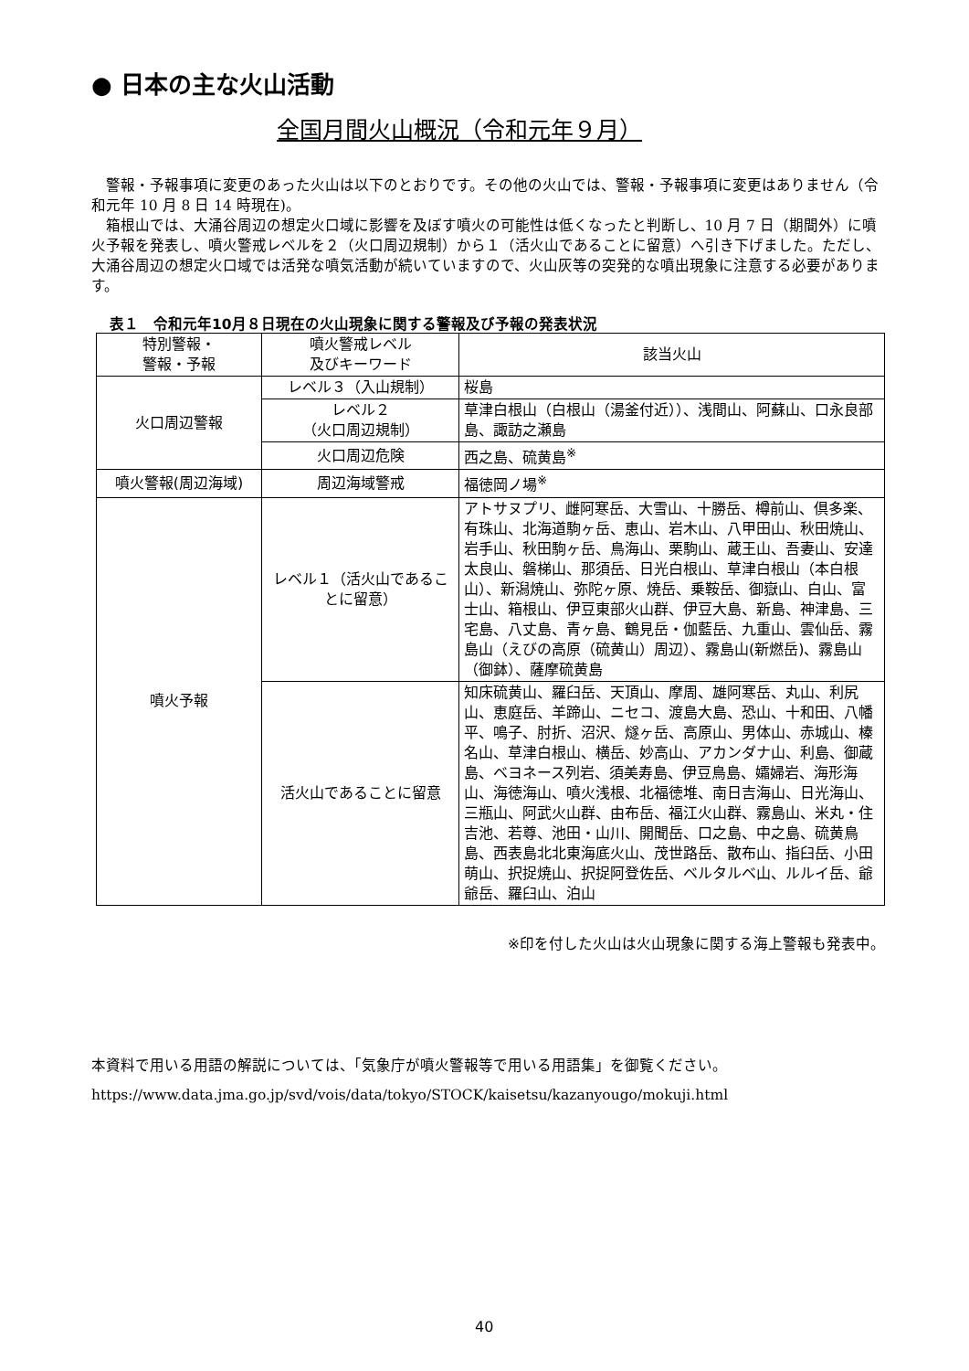● 日本の主な火山活動
全国月間火山概況（令和元年９月）
警報・予報事項に変更のあった火山は以下のとおりです。その他の火山では、警報・予報事項に変更はありません（令和元年 10 月 8 日 14 時現在)。
箱根山では、大涌谷周辺の想定火口域に影響を及ぼす噴火の可能性は低くなったと判断し、10 月 7 日（期間外）に噴火予報を発表し、噴火警戒レベルを２（火口周辺規制）から１（活火山であることに留意）へ引き下げました。ただし、大涌谷周辺の想定火口域では活発な噴気活動が続いていますので、火山灰等の突発的な噴出現象に注意する必要があります。
表１　令和元年10月８日現在の火山現象に関する警報及び予報の発表状況
| 特別警報・ 警報・予報 | 噴火警戒レベル 及びキーワード | 該当火山 |
| --- | --- | --- |
| 火口周辺警報 | レベル３（入山規制） | 桜島 |
| | レベル２ （火口周辺規制） | 草津白根山（白根山（湯釜付近））、浅間山、阿蘇山、口永良部島、諏訪之瀬島 |
| | 火口周辺危険 | 西之島、硫黄島<sup>※</sup> |
| 噴火警報(周辺海域) | 周辺海域警戒 | 福徳岡ノ場<sup>※</sup> |
| 噴火予報 | レベル１（活火山であることに留意） | アトサヌプリ、雌阿寒岳、大雪山、十勝岳、樽前山、倶多楽、有珠山、北海道駒ヶ岳、恵山、岩木山、八甲田山、秋田焼山、岩手山、秋田駒ヶ岳、鳥海山、栗駒山、蔵王山、吾妻山、安達太良山、磐梯山、那須岳、日光白根山、草津白根山（本白根山）、新潟焼山、弥陀ヶ原、焼岳、乗鞍岳、御嶽山、白山、富士山、箱根山、伊豆東部火山群、伊豆大島、新島、神津島、三宅島、八丈島、青ヶ島、鶴見岳・伽藍岳、九重山、雲仙岳、霧島山（えびの高原（硫黄山）周辺）、霧島山(新燃岳)、霧島山（御鉢）、薩摩硫黄島 |
| | 活火山であることに留意 | 知床硫黄山、羅臼岳、天頂山、摩周、雄阿寒岳、丸山、利尻山、恵庭岳、羊蹄山、ニセコ、渡島大島、恐山、十和田、八幡平、鳴子、肘折、沼沢、燧ヶ岳、高原山、男体山、赤城山、榛名山、草津白根山、横岳、妙高山、アカンダナ山、利島、御蔵島、ベヨネース列岩、須美寿島、伊豆鳥島、孀婦岩、海形海山、海徳海山、噴火浅根、北福徳堆、南日吉海山、日光海山、三瓶山、阿武火山群、由布岳、福江火山群、霧島山、米丸・住吉池、若尊、池田・山川、開聞岳、口之島、中之島、硫黄鳥島、西表島北北東海底火山、茂世路岳、散布山、指臼岳、小田萌山、択捉焼山、択捉阿登佐岳、ベルタルベ山、ルルイ岳、爺爺岳、羅臼山、泊山 |
※印を付した火山は火山現象に関する海上警報も発表中。
本資料で用いる用語の解説については、「気象庁が噴火警報等で用いる用語集」を御覧ください。
https://www.data.jma.go.jp/svd/vois/data/tokyo/STOCK/kaisetsu/kazanyougo/mokuji.html
40